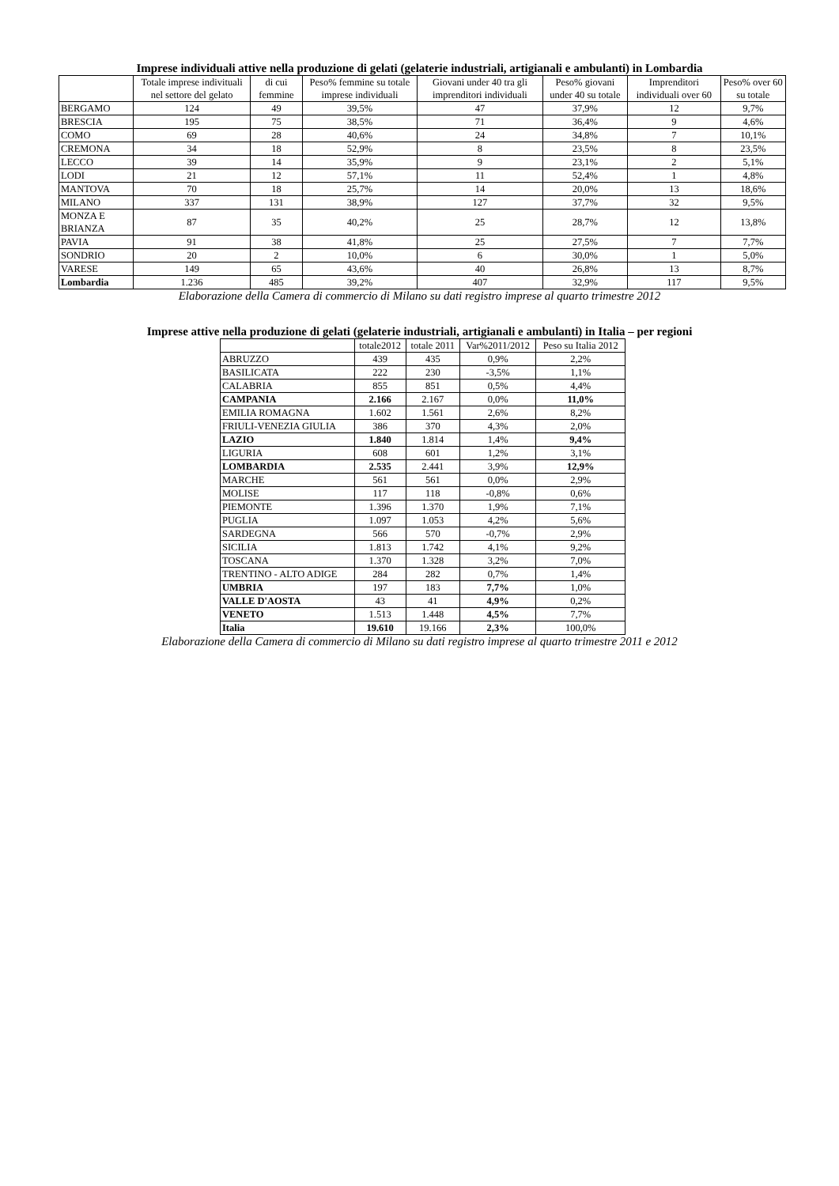Imprese individuali attive nella produzione di gelati (gelaterie industriali, artigianali e ambulanti) in Lombardia
| | Totale imprese indivituali nel settore del gelato | di cui femmine | Peso% femmine su totale imprese individuali | Giovani under 40 tra gli imprenditori individuali | Peso% giovani under 40 su totale | Imprenditori individuali over 60 | Peso% over 60 su totale |
| --- | --- | --- | --- | --- | --- | --- | --- |
| BERGAMO | 124 | 49 | 39,5% | 47 | 37,9% | 12 | 9,7% |
| BRESCIA | 195 | 75 | 38,5% | 71 | 36,4% | 9 | 4,6% |
| COMO | 69 | 28 | 40,6% | 24 | 34,8% | 7 | 10,1% |
| CREMONA | 34 | 18 | 52,9% | 8 | 23,5% | 8 | 23,5% |
| LECCO | 39 | 14 | 35,9% | 9 | 23,1% | 2 | 5,1% |
| LODI | 21 | 12 | 57,1% | 11 | 52,4% | 1 | 4,8% |
| MANTOVA | 70 | 18 | 25,7% | 14 | 20,0% | 13 | 18,6% |
| MILANO | 337 | 131 | 38,9% | 127 | 37,7% | 32 | 9,5% |
| MONZA E BRIANZA | 87 | 35 | 40,2% | 25 | 28,7% | 12 | 13,8% |
| PAVIA | 91 | 38 | 41,8% | 25 | 27,5% | 7 | 7,7% |
| SONDRIO | 20 | 2 | 10,0% | 6 | 30,0% | 1 | 5,0% |
| VARESE | 149 | 65 | 43,6% | 40 | 26,8% | 13 | 8,7% |
| Lombardia | 1.236 | 485 | 39,2% | 407 | 32,9% | 117 | 9,5% |
Elaborazione della Camera di commercio di Milano su dati registro imprese al quarto trimestre 2012
Imprese attive nella produzione di gelati (gelaterie industriali, artigianali e ambulanti) in Italia – per regioni
| | totale2012 | totale 2011 | Var%2011/2012 | Peso su Italia 2012 |
| --- | --- | --- | --- | --- |
| ABRUZZO | 439 | 435 | 0,9% | 2,2% |
| BASILICATA | 222 | 230 | -3,5% | 1,1% |
| CALABRIA | 855 | 851 | 0,5% | 4,4% |
| CAMPANIA | 2.166 | 2.167 | 0,0% | 11,0% |
| EMILIA ROMAGNA | 1.602 | 1.561 | 2,6% | 8,2% |
| FRIULI-VENEZIA GIULIA | 386 | 370 | 4,3% | 2,0% |
| LAZIO | 1.840 | 1.814 | 1,4% | 9,4% |
| LIGURIA | 608 | 601 | 1,2% | 3,1% |
| LOMBARDIA | 2.535 | 2.441 | 3,9% | 12,9% |
| MARCHE | 561 | 561 | 0,0% | 2,9% |
| MOLISE | 117 | 118 | -0,8% | 0,6% |
| PIEMONTE | 1.396 | 1.370 | 1,9% | 7,1% |
| PUGLIA | 1.097 | 1.053 | 4,2% | 5,6% |
| SARDEGNA | 566 | 570 | -0,7% | 2,9% |
| SICILIA | 1.813 | 1.742 | 4,1% | 9,2% |
| TOSCANA | 1.370 | 1.328 | 3,2% | 7,0% |
| TRENTINO - ALTO ADIGE | 284 | 282 | 0,7% | 1,4% |
| UMBRIA | 197 | 183 | 7,7% | 1,0% |
| VALLE D'AOSTA | 43 | 41 | 4,9% | 0,2% |
| VENETO | 1.513 | 1.448 | 4,5% | 7,7% |
| Italia | 19.610 | 19.166 | 2,3% | 100,0% |
Elaborazione della Camera di commercio di Milano su dati registro imprese al quarto trimestre 2011 e 2012